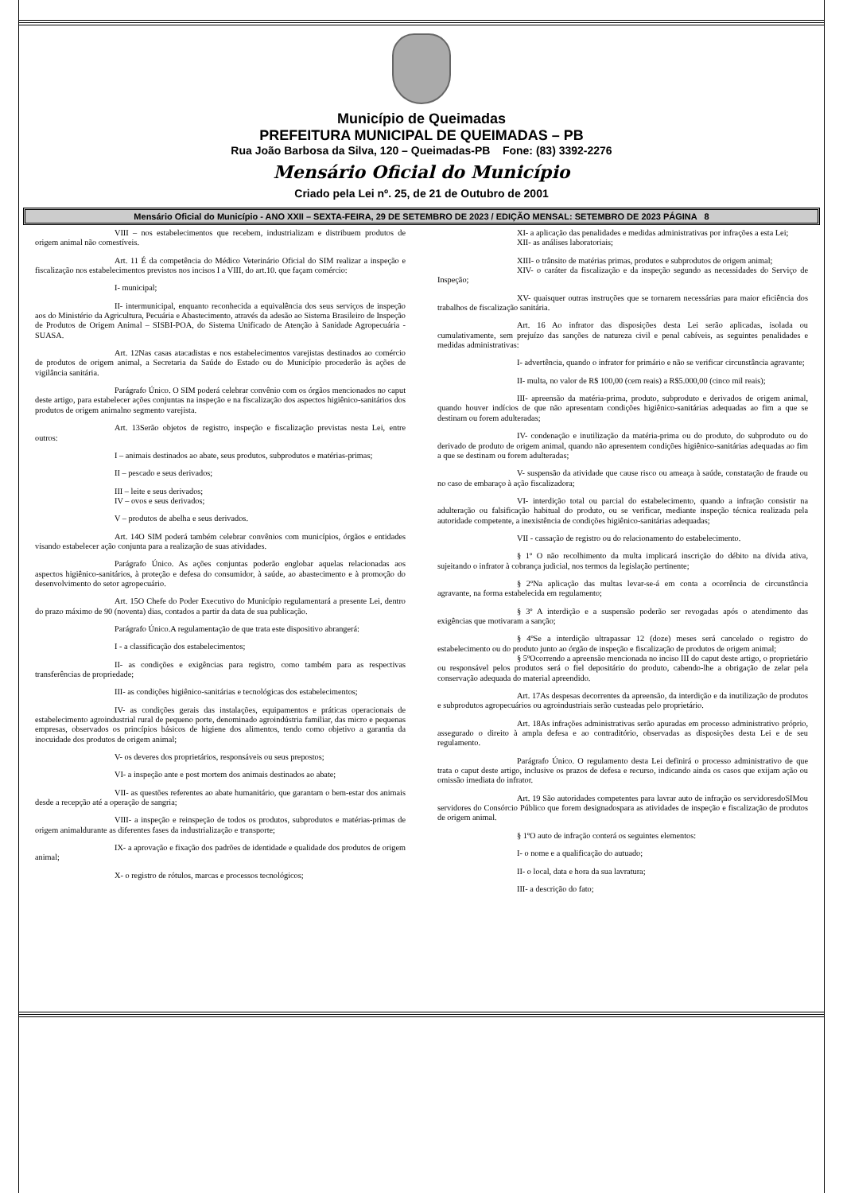Município de Queimadas
PREFEITURA MUNICIPAL DE QUEIMADAS – PB
Rua João Barbosa da Silva, 120 – Queimadas-PB Fone: (83) 3392-2276
Mensário Oficial do Município
Criado pela Lei nº. 25, de 21 de Outubro de 2001
Mensário Oficial do Município - ANO XXII – SEXTA-FEIRA, 29 DE SETEMBRO DE 2023 / EDIÇÃO MENSAL: SETEMBRO DE 2023 PÁGINA 8
VIII – nos estabelecimentos que recebem, industrializam e distribuem produtos de origem animal não comestíveis.
Art. 11 É da competência do Médico Veterinário Oficial do SIM realizar a inspeção e fiscalização nos estabelecimentos previstos nos incisos I a VIII, do art.10. que façam comércio:
I- municipal;
II- intermunicipal, enquanto reconhecida a equivalência dos seus serviços de inspeção aos do Ministério da Agricultura, Pecuária e Abastecimento, através da adesão ao Sistema Brasileiro de Inspeção de Produtos de Origem Animal – SISBI-POA, do Sistema Unificado de Atenção à Sanidade Agropecuária - SUASA.
Art. 12Nas casas atacadistas e nos estabelecimentos varejistas destinados ao comércio de produtos de origem animal, a Secretaria da Saúde do Estado ou do Município procederão às ações de vigilância sanitária.
Parágrafo Único. O SIM poderá celebrar convênio com os órgãos mencionados no caput deste artigo, para estabelecer ações conjuntas na inspeção e na fiscalização dos aspectos higiênico-sanitários dos produtos de origem animalno segmento varejista.
Art. 13Serão objetos de registro, inspeção e fiscalização previstas nesta Lei, entre outros:
I – animais destinados ao abate, seus produtos, subprodutos e matérias-primas;
II – pescado e seus derivados;
III – leite e seus derivados;
IV – ovos e seus derivados;
V – produtos de abelha e seus derivados.
Art. 14O SIM poderá também celebrar convênios com municípios, órgãos e entidades visando estabelecer ação conjunta para a realização de suas atividades.
Parágrafo Único. As ações conjuntas poderão englobar aquelas relacionadas aos aspectos higiênico-sanitários, à proteção e defesa do consumidor, à saúde, ao abastecimento e à promoção do desenvolvimento do setor agropecuário.
Art. 15O Chefe do Poder Executivo do Município regulamentará a presente Lei, dentro do prazo máximo de 90 (noventa) dias, contados a partir da data de sua publicação.
Parágrafo Único.A regulamentação de que trata este dispositivo abrangerá:
I - a classificação dos estabelecimentos;
II- as condições e exigências para registro, como também para as respectivas transferências de propriedade;
III- as condições higiênico-sanitárias e tecnológicas dos estabelecimentos;
IV- as condições gerais das instalações, equipamentos e práticas operacionais de estabelecimento agroindustrial rural de pequeno porte, denominado agroindústria familiar, das micro e pequenas empresas, observados os princípios básicos de higiene dos alimentos, tendo como objetivo a garantia da inocuidade dos produtos de origem animal;
V- os deveres dos proprietários, responsáveis ou seus prepostos;
VI- a inspeção ante e post mortem dos animais destinados ao abate;
VII- as questões referentes ao abate humanitário, que garantam o bem-estar dos animais desde a recepção até a operação de sangria;
VIII- a inspeção e reinspeção de todos os produtos, subprodutos e matérias-primas de origem animaldurante as diferentes fases da industrialização e transporte;
IX- a aprovação e fixação dos padrões de identidade e qualidade dos produtos de origem animal;
X- o registro de rótulos, marcas e processos tecnológicos;
XI- a aplicação das penalidades e medidas administrativas por infrações a esta Lei;
XII- as análises laboratoriais;
XIII- o trânsito de matérias primas, produtos e subprodutos de origem animal;
XIV- o caráter da fiscalização e da inspeção segundo as necessidades do Serviço de Inspeção;
XV- quaisquer outras instruções que se tornarem necessárias para maior eficiência dos trabalhos de fiscalização sanitária.
Art. 16 Ao infrator das disposições desta Lei serão aplicadas, isolada ou cumulativamente, sem prejuízo das sanções de natureza civil e penal cabíveis, as seguintes penalidades e medidas administrativas:
I- advertência, quando o infrator for primário e não se verificar circunstância agravante;
II- multa, no valor de R$ 100,00 (cem reais) a R$5.000,00 (cinco mil reais);
III- apreensão da matéria-prima, produto, subproduto e derivados de origem animal, quando houver indícios de que não apresentam condições higiênico-sanitárias adequadas ao fim a que se destinam ou forem adulteradas;
IV- condenação e inutilização da matéria-prima ou do produto, do subproduto ou do derivado de produto de origem animal, quando não apresentem condições higiênico-sanitárias adequadas ao fim a que se destinam ou forem adulteradas;
V- suspensão da atividade que cause risco ou ameaça à saúde, constatação de fraude ou no caso de embaraço à ação fiscalizadora;
VI- interdição total ou parcial do estabelecimento, quando a infração consistir na adulteração ou falsificação habitual do produto, ou se verificar, mediante inspeção técnica realizada pela autoridade competente, a inexistência de condições higiênico-sanitárias adequadas;
VII - cassação de registro ou do relacionamento do estabelecimento.
§ 1º O não recolhimento da multa implicará inscrição do débito na dívida ativa, sujeitando o infrator à cobrança judicial, nos termos da legislação pertinente;
§ 2ºNa aplicação das multas levar-se-á em conta a ocorrência de circunstância agravante, na forma estabelecida em regulamento;
§ 3º A interdição e a suspensão poderão ser revogadas após o atendimento das exigências que motivaram a sanção;
§ 4ºSe a interdição ultrapassar 12 (doze) meses será cancelado o registro do estabelecimento ou do produto junto ao órgão de inspeção e fiscalização de produtos de origem animal;
§ 5ºOcorrendo a apreensão mencionada no inciso III do caput deste artigo, o proprietário ou responsável pelos produtos será o fiel depositário do produto, cabendo-lhe a obrigação de zelar pela conservação adequada do material apreendido.
Art. 17As despesas decorrentes da apreensão, da interdição e da inutilização de produtos e subprodutos agropecuários ou agroindustriais serão custeadas pelo proprietário.
Art. 18As infrações administrativas serão apuradas em processo administrativo próprio, assegurado o direito à ampla defesa e ao contraditório, observadas as disposições desta Lei e de seu regulamento.
Parágrafo Único. O regulamento desta Lei definirá o processo administrativo de que trata o caput deste artigo, inclusive os prazos de defesa e recurso, indicando ainda os casos que exijam ação ou omissão imediata do infrator.
Art. 19 São autoridades competentes para lavrar auto de infração os servidoresdoSIMou servidores do Consórcio Público que forem designadospara as atividades de inspeção e fiscalização de produtos de origem animal.
§ 1ºO auto de infração conterá os seguintes elementos:
I- o nome e a qualificação do autuado;
II- o local, data e hora da sua lavratura;
III- a descrição do fato;